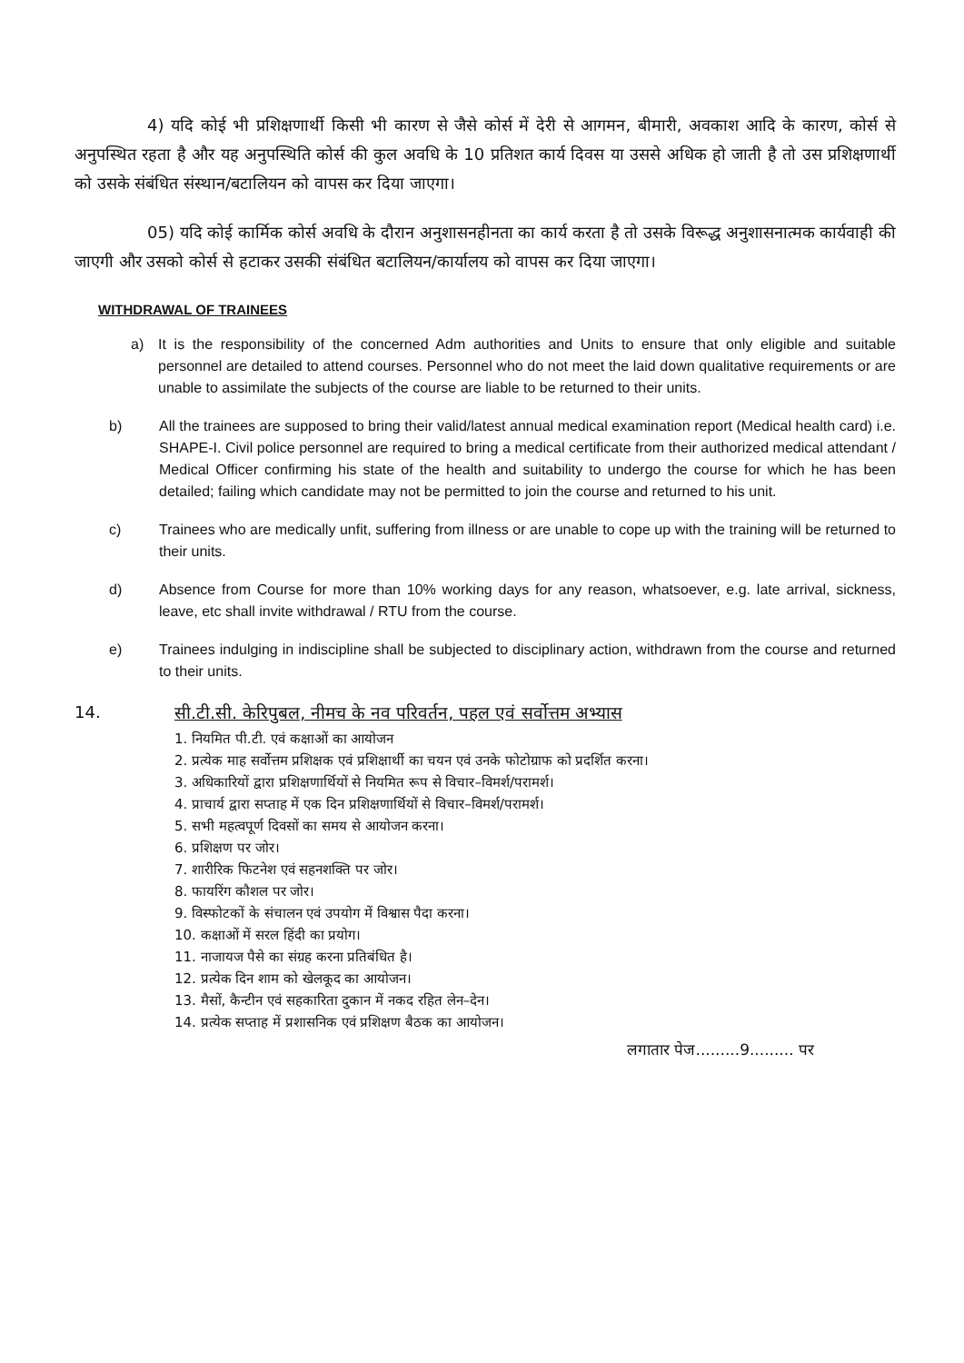4) यदि कोई भी प्रशिक्षणार्थी किसी भी कारण से जैसे कोर्स में देरी से आगमन, बीमारी, अवकाश आदि के कारण, कोर्स से अनुपस्थित रहता है और यह अनुपस्थिति कोर्स की कुल अवधि के 10 प्रतिशत कार्य दिवस या उससे अधिक हो जाती है तो उस प्रशिक्षणार्थी को उसके संबंधित संस्थान/बटालियन को वापस कर दिया जाएगा।
05) यदि कोई कार्मिक कोर्स अवधि के दौरान अनुशासनहीनता का कार्य करता है तो उसके विरूद्ध अनुशासनात्मक कार्यवाही की जाएगी और उसको कोर्स से हटाकर उसकी संबंधित बटालियन/कार्यालय को वापस कर दिया जाएगा।
WITHDRAWAL OF TRAINEES
a) It is the responsibility of the concerned Adm authorities and Units to ensure that only eligible and suitable personnel are detailed to attend courses. Personnel who do not meet the laid down qualitative requirements or are unable to assimilate the subjects of the course are liable to be returned to their units.
b) All the trainees are supposed to bring their valid/latest annual medical examination report (Medical health card) i.e. SHAPE-I. Civil police personnel are required to bring a medical certificate from their authorized medical attendant / Medical Officer confirming his state of the health and suitability to undergo the course for which he has been detailed; failing which candidate may not be permitted to join the course and returned to his unit.
c) Trainees who are medically unfit, suffering from illness or are unable to cope up with the training will be returned to their units.
d) Absence from Course for more than 10% working days for any reason, whatsoever, e.g. late arrival, sickness, leave, etc shall invite withdrawal / RTU from the course.
e) Trainees indulging in indiscipline shall be subjected to disciplinary action, withdrawn from the course and returned to their units.
14. सी.टी.सी. केरिपुबल, नीमच के नव परिवर्तन, पहल एवं सर्वोत्तम अभ्यास
1. नियमित पी.टी. एवं कक्षाओं का आयोजन
2. प्रत्येक माह सर्वोत्तम प्रशिक्षक एवं प्रशिक्षार्थी का चयन एवं उनके फोटोग्राफ को प्रदर्शित करना।
3. अधिकारियों द्वारा प्रशिक्षणार्थियों से नियमित रूप से विचार–विमर्श/परामर्श।
4. प्राचार्य द्वारा सप्ताह में एक दिन प्रशिक्षणार्थियों से विचार–विमर्श/परामर्श।
5. सभी महत्वपूर्ण दिवसों का समय से आयोजन करना।
6. प्रशिक्षण पर जोर।
7. शारीरिक फिटनेश एवं सहनशक्ति पर जोर।
8. फायरिंग कौशल पर जोर।
9. विस्फोटकों के संचालन एवं उपयोग में विश्वास पैदा करना।
10. कक्षाओं में सरल हिंदी का प्रयोग।
11. नाजायज पैसे का संग्रह करना प्रतिबंधित है।
12. प्रत्येक दिन शाम को खेलकूद का आयोजन।
13. मैसों, कैन्टीन एवं सहकारिता दुकान में नकद रहित लेन–देन।
14. प्रत्येक सप्ताह में प्रशासनिक एवं प्रशिक्षण बैठक का आयोजन।
लगातार पेज.........9......... पर